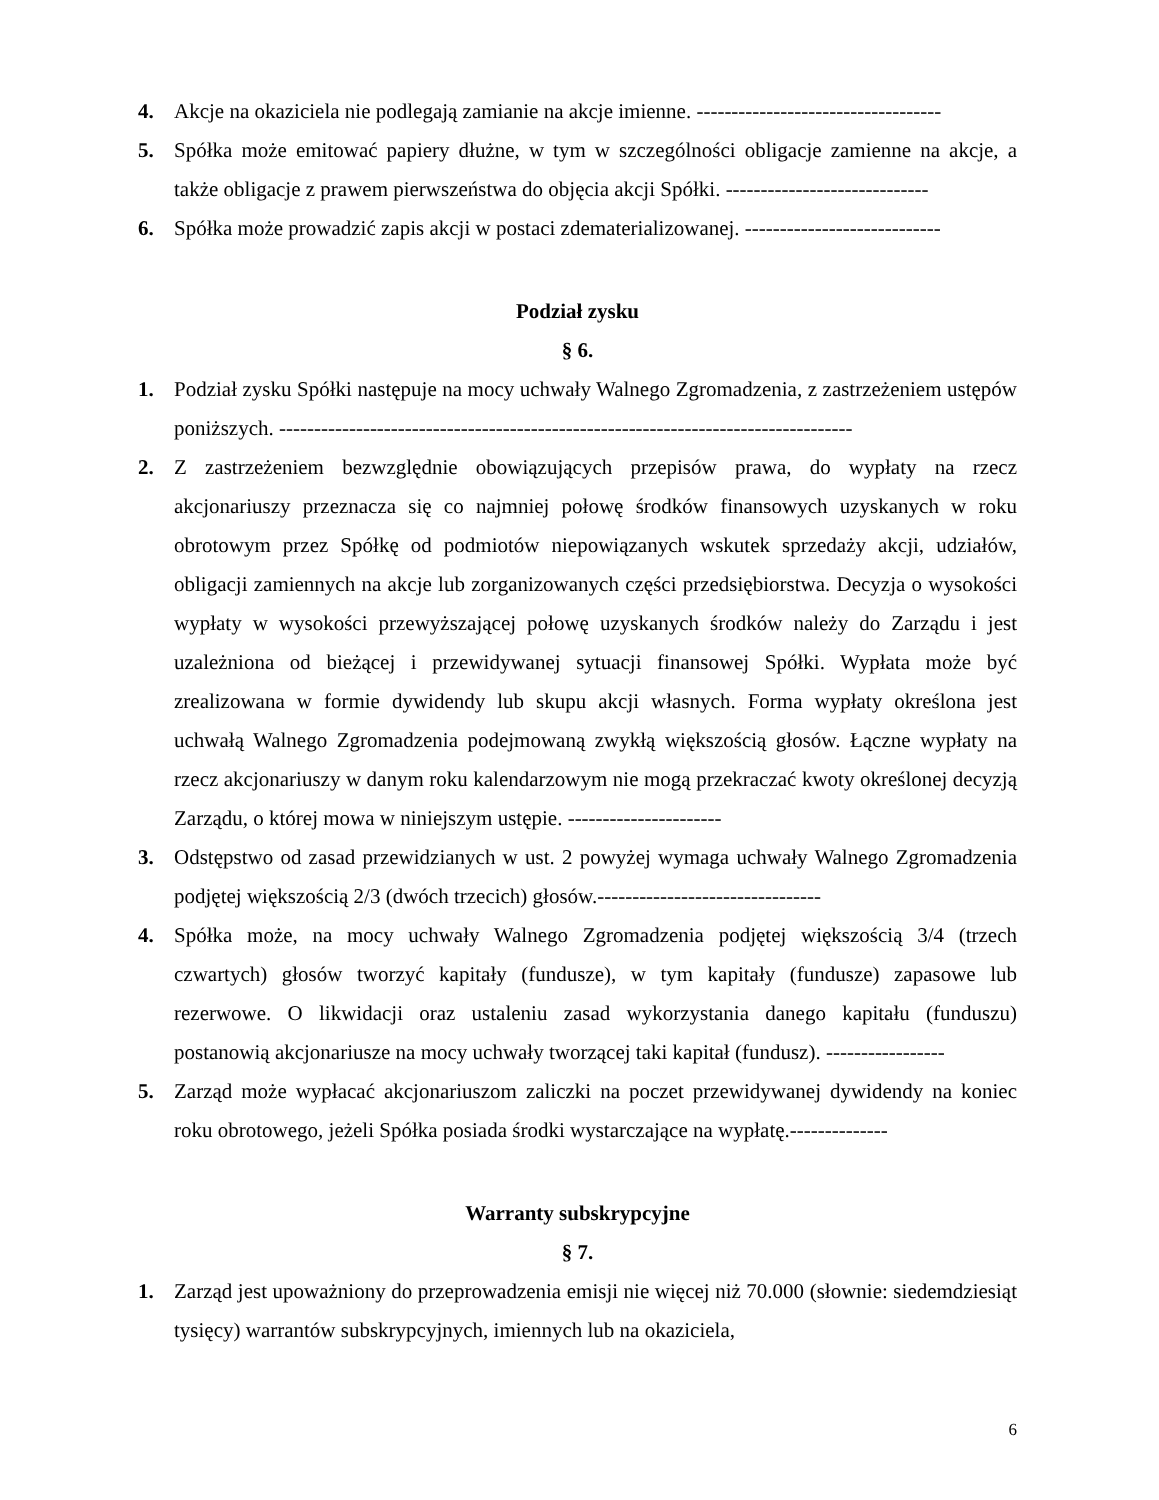4. Akcje na okaziciela nie podlegają zamianie na akcje imienne. -----------------------------------
5. Spółka może emitować papiery dłużne, w tym w szczególności obligacje zamienne na akcje, a także obligacje z prawem pierwszeństwa do objęcia akcji Spółki. -----------------------------
6. Spółka może prowadzić zapis akcji w postaci zdematerializowanej. ----------------------------
Podział zysku
§ 6.
1. Podział zysku Spółki następuje na mocy uchwały Walnego Zgromadzenia, z zastrzeżeniem ustępów poniższych. ----------------------------------------------------------------------------------
2. Z zastrzeżeniem bezwzględnie obowiązujących przepisów prawa, do wypłaty na rzecz akcjonariuszy przeznacza się co najmniej połowę środków finansowych uzyskanych w roku obrotowym przez Spółkę od podmiotów niepowiązanych wskutek sprzedaży akcji, udziałów, obligacji zamiennych na akcje lub zorganizowanych części przedsiębiorstwa. Decyzja o wysokości wypłaty w wysokości przewyższającej połowę uzyskanych środków należy do Zarządu i jest uzależniona od bieżącej i przewidywanej sytuacji finansowej Spółki. Wypłata może być zrealizowana w formie dywidendy lub skupu akcji własnych. Forma wypłaty określona jest uchwałą Walnego Zgromadzenia podejmowaną zwykłą większością głosów. Łączne wypłaty na rzecz akcjonariuszy w danym roku kalendarzowym nie mogą przekraczać kwoty określonej decyzją Zarządu, o której mowa w niniejszym ustępie. ----------------------
3. Odstępstwo od zasad przewidzianych w ust. 2 powyżej wymaga uchwały Walnego Zgromadzenia podjętej większością 2/3 (dwóch trzecich) głosów.--------------------------------
4. Spółka może, na mocy uchwały Walnego Zgromadzenia podjętej większością 3/4 (trzech czwartych) głosów tworzyć kapitały (fundusze), w tym kapitały (fundusze) zapasowe lub rezerwowe. O likwidacji oraz ustaleniu zasad wykorzystania danego kapitału (funduszu) postanowią akcjonariusze na mocy uchwały tworzącej taki kapitał (fundusz). -----------------
5. Zarząd może wypłacać akcjonariuszom zaliczki na poczet przewidywanej dywidendy na koniec roku obrotowego, jeżeli Spółka posiada środki wystarczające na wypłatę.--------------
Warranty subskrypcyjne
§ 7.
1. Zarząd jest upoważniony do przeprowadzenia emisji nie więcej niż 70.000 (słownie: siedemdziesiąt tysięcy) warrantów subskrypcyjnych, imiennych lub na okaziciela,
6